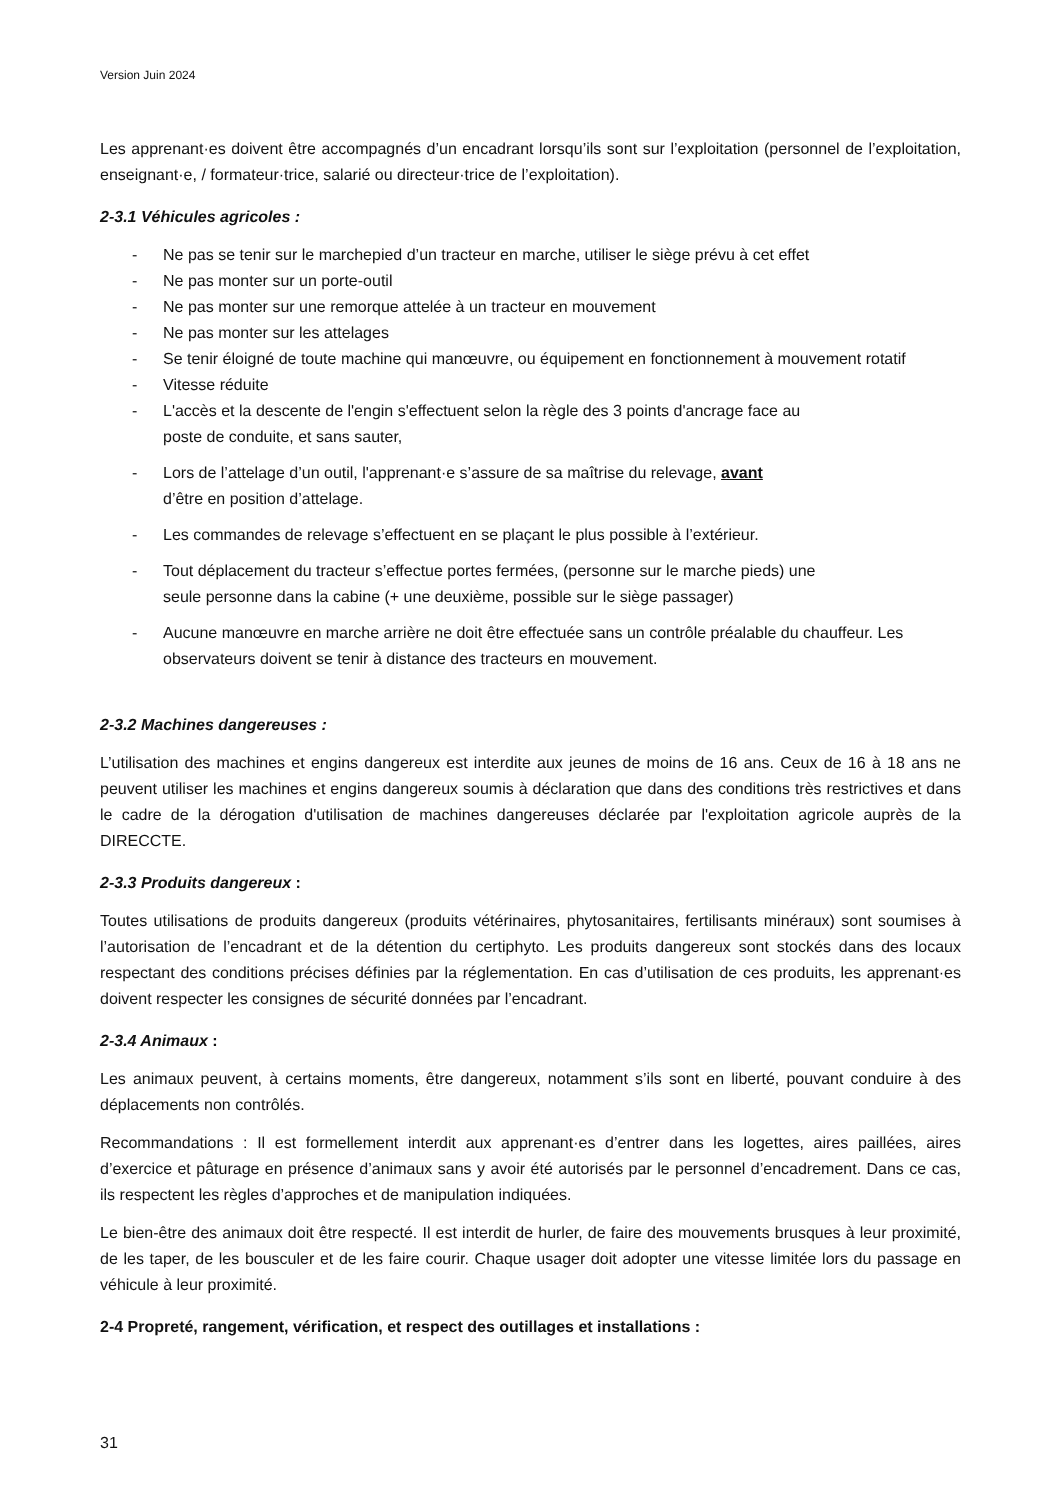Version Juin 2024
Les apprenant·es doivent être accompagnés d’un encadrant lorsqu’ils sont sur l’exploitation (personnel de l’exploitation, enseignant·e, / formateur·trice, salarié ou directeur·trice de l’exploitation).
2-3.1 Véhicules agricoles :
- Ne pas se tenir sur le marchepied d’un tracteur en marche, utiliser le siège prévu à cet effet
- Ne pas monter sur un porte-outil
- Ne pas monter sur une remorque attelée à un tracteur en mouvement
- Ne pas monter sur les attelages
- Se tenir éloigné de toute machine qui manœuvre, ou équipement en fonctionnement à mouvement rotatif
- Vitesse réduite
- L'accès et la descente de l'engin s'effectuent selon la règle des 3 points d'ancrage face au
poste de conduite, et sans sauter,
- Lors de l’attelage d’un outil, l'apprenant·e s’assure de sa maîtrise du relevage, avant
d’être en position d’attelage.
- Les commandes de relevage s’effectuent en se plaçant le plus possible à l’extérieur.
- Tout déplacement du tracteur s’effectue portes fermées, (personne sur le marche pieds) une
seule personne dans la cabine (+ une deuxième, possible sur le siège passager)
- Aucune manœuvre en marche arrière ne doit être effectuée sans un contrôle préalable du chauffeur. Les observateurs doivent se tenir à distance des tracteurs en mouvement.
2-3.2 Machines dangereuses :
L’utilisation des machines et engins dangereux est interdite aux jeunes de moins de 16 ans. Ceux de 16 à 18 ans ne peuvent utiliser les machines et engins dangereux soumis à déclaration que dans des conditions très restrictives et dans le cadre de la dérogation d'utilisation de machines dangereuses déclarée par l'exploitation agricole auprès de la DIRECCTE.
2-3.3 Produits dangereux :
Toutes utilisations de produits dangereux (produits vétérinaires, phytosanitaires, fertilisants minéraux) sont soumises à l’autorisation de l’encadrant et de la détention du certiphyto. Les produits dangereux sont stockés dans des locaux respectant des conditions précises définies par la réglementation. En cas d’utilisation de ces produits, les apprenant·es doivent respecter les consignes de sécurité données par l’encadrant.
2-3.4 Animaux :
Les animaux peuvent, à certains moments, être dangereux, notamment s’ils sont en liberté, pouvant conduire à des déplacements non contrôlés.
Recommandations : Il est formellement interdit aux apprenant·es d’entrer dans les logettes, aires paillées, aires d’exercice et pâturage en présence d’animaux sans y avoir été autorisés par le personnel d’encadrement. Dans ce cas, ils respectent les règles d’approches et de manipulation indiquées.
Le bien-être des animaux doit être respecté. Il est interdit de hurler, de faire des mouvements brusques à leur proximité, de les taper, de les bousculer et de les faire courir. Chaque usager doit adopter une vitesse limitée lors du passage en véhicule à leur proximité.
2-4 Propreté, rangement, vérification, et respect des outillages et installations :
31